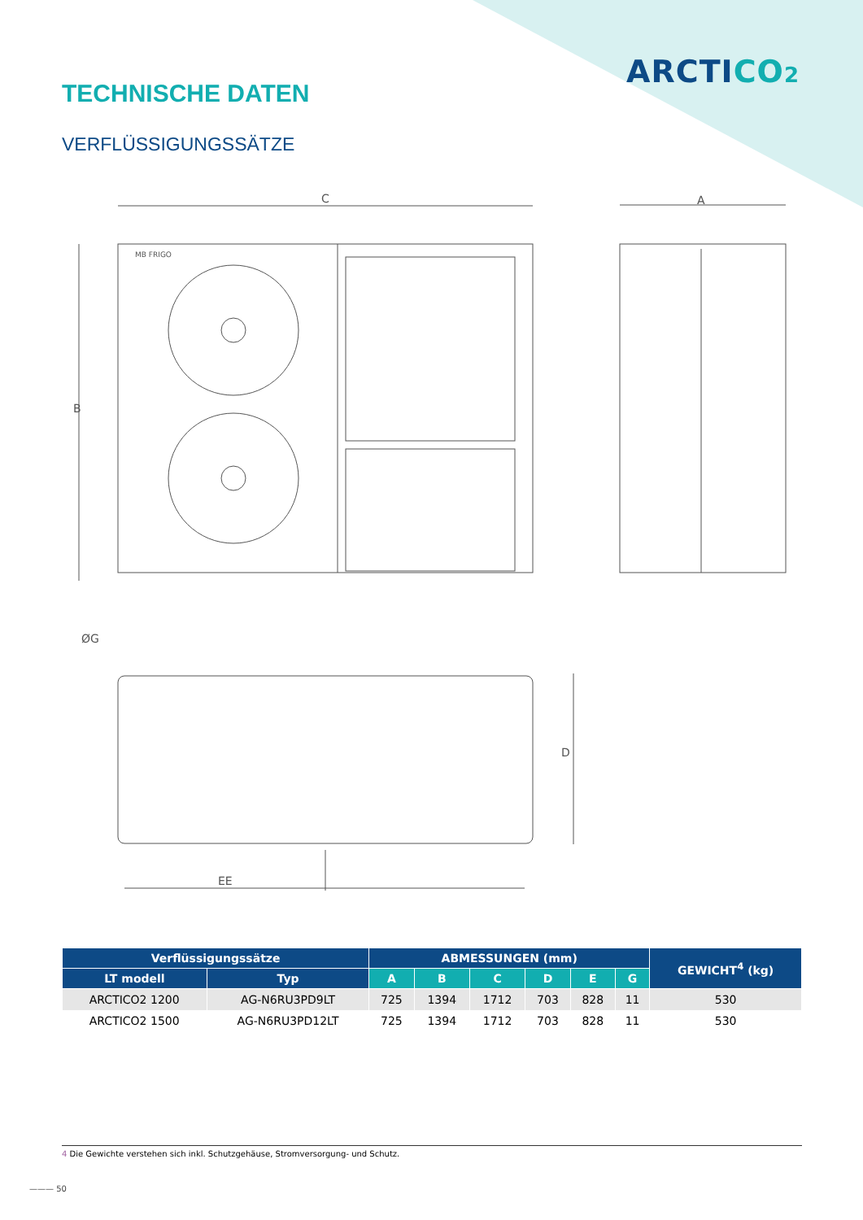ARCTICO 2
TECHNISCHE DATEN
VERFLÜSSIGUNGSSÄTZE
C
A
B
D
EE
ØG
MB FRIGO
| Verflüssigungssätze | | ABMESSUNGEN (mm) | | | | | | GEWICHT<sup>4</sup> (kg) |
| --- | --- | --- | --- | --- | --- | --- | --- | --- |
| LT modell | Typ | A | B | C | D | E | G | |
| ARCTICO2 1200 | AG-N6RU3PD9LT | 725 | 1394 | 1712 | 703 | 828 | 11 | 530 |
| ARCTICO2 1500 | AG-N6RU3PD12LT | 725 | 1394 | 1712 | 703 | 828 | 11 | 530 |
4 Die Gewichte verstehen sich inkl. Schutzgehäuse, Stromversorgung- und Schutz.
——— 50